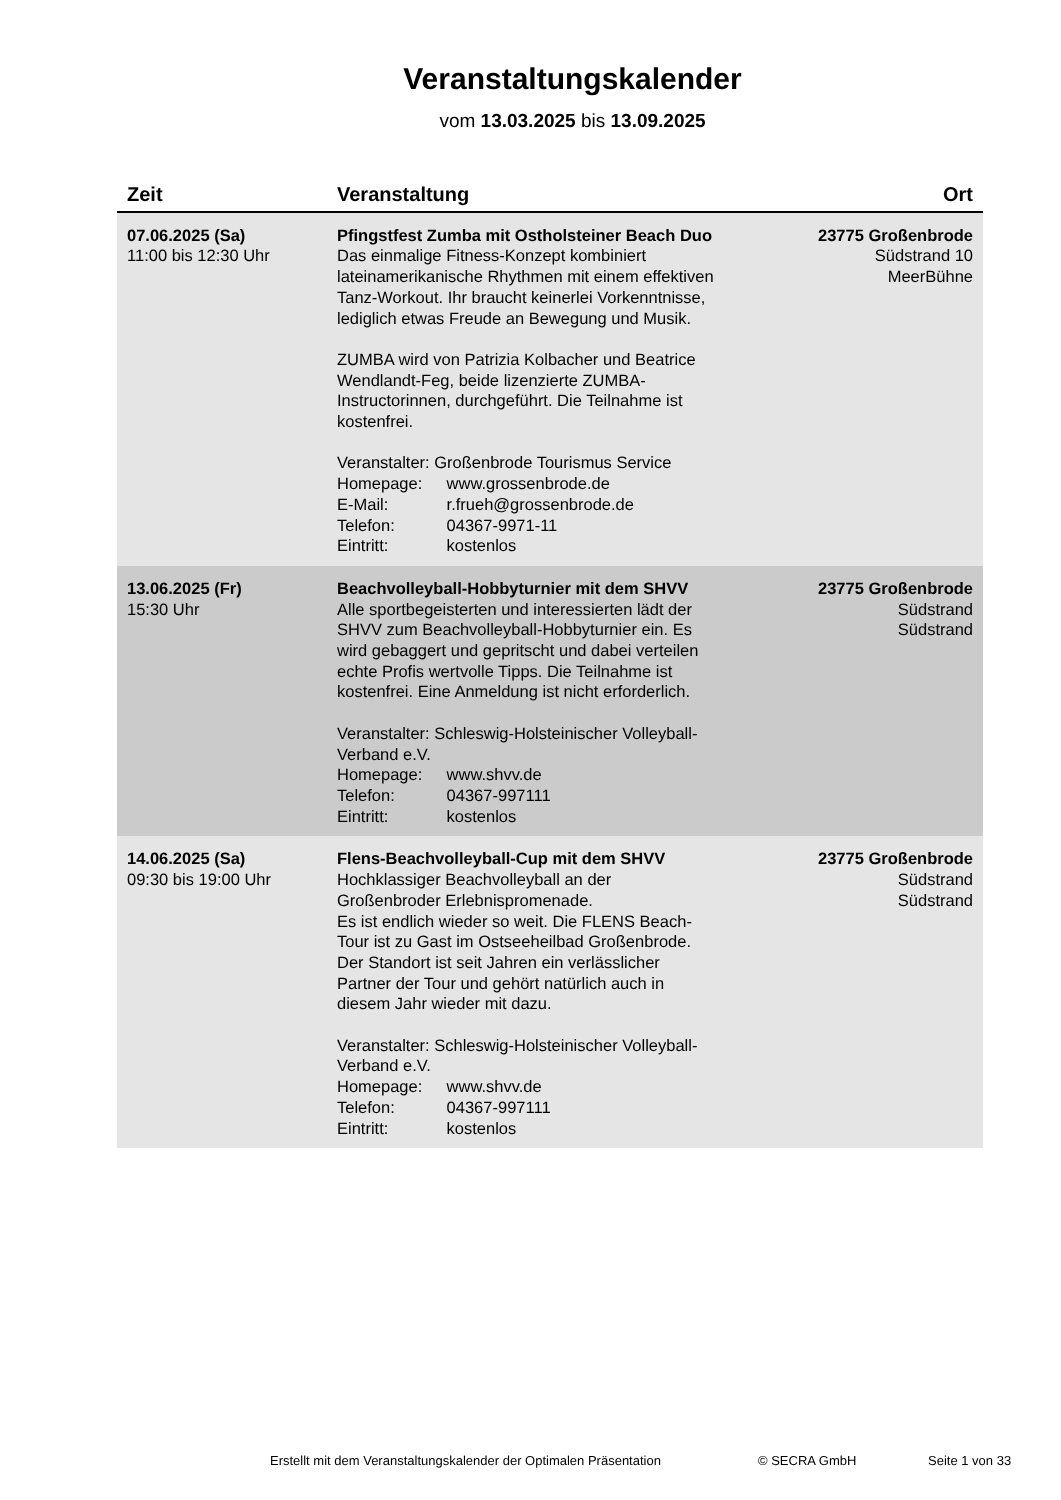Veranstaltungskalender
vom 13.03.2025 bis 13.09.2025
| Zeit | Veranstaltung | Ort |
| --- | --- | --- |
| 07.06.2025 (Sa) 11:00 bis 12:30 Uhr | Pfingstfest Zumba mit Ostholsteiner Beach Duo Das einmalige Fitness-Konzept kombiniert lateinamerikanische Rhythmen mit einem effektiven Tanz-Workout. Ihr braucht keinerlei Vorkenntnisse, lediglich etwas Freude an Bewegung und Musik. ZUMBA wird von Patrizia Kolbacher und Beatrice Wendlandt-Feg, beide lizenzierte ZUMBA-Instructorinnen, durchgeführt. Die Teilnahme ist kostenfrei. Veranstalter: Großenbrode Tourismus Service Homepage: www.grossenbrode.de E-Mail: r.frueh@grossenbrode.de Telefon: 04367-9971-11 Eintritt: kostenlos | 23775 Großenbrode Südstrand 10 MeerBühne |
| 13.06.2025 (Fr) 15:30 Uhr | Beachvolleyball-Hobbyturnier mit dem SHVV Alle sportbegeisterten und interessierten lädt der SHVV zum Beachvolleyball-Hobbyturnier ein. Es wird gebaggert und gepritscht und dabei verteilen echte Profis wertvolle Tipps. Die Teilnahme ist kostenfrei. Eine Anmeldung ist nicht erforderlich. Veranstalter: Schleswig-Holsteinischer Volleyball-Verband e.V. Homepage: www.shvv.de Telefon: 04367-997111 Eintritt: kostenlos | 23775 Großenbrode Südstrand Südstrand |
| 14.06.2025 (Sa) 09:30 bis 19:00 Uhr | Flens-Beachvolleyball-Cup mit dem SHVV Hochklassiger Beachvolleyball an der Großenbroder Erlebnispromenade. Es ist endlich wieder so weit. Die FLENS Beach-Tour ist zu Gast im Ostseeheilbad Großenbrode. Der Standort ist seit Jahren ein verlässlicher Partner der Tour und gehört natürlich auch in diesem Jahr wieder mit dazu. Veranstalter: Schleswig-Holsteinischer Volleyball-Verband e.V. Homepage: www.shvv.de Telefon: 04367-997111 Eintritt: kostenlos | 23775 Großenbrode Südstrand Südstrand |
Erstellt mit dem Veranstaltungskalender der Optimalen Präsentation © SECRA GmbH Seite 1 von 33